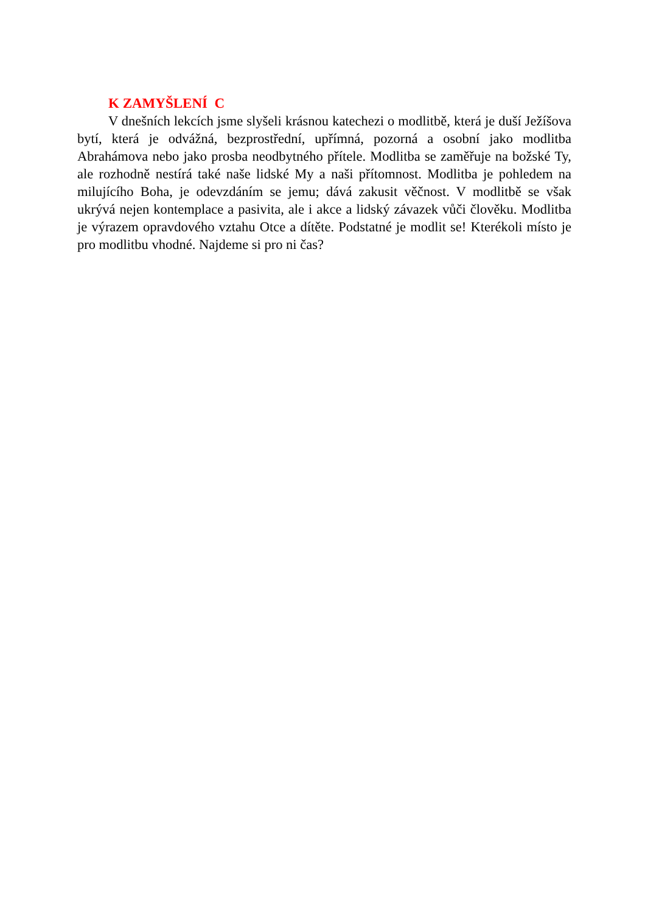K ZAMYŠLENÍ C
V dnešních lekcích jsme slyšeli krásnou katechezi o modlitbě, která je duší Ježíšova bytí, která je odvážná, bezprostřední, upřímná, pozorná a osobní jako modlitba Abrahámova nebo jako prosba neodbytného přítele. Modlitba se zaměřuje na božské Ty, ale rozhodně nestírá také naše lidské My a naši přítomnost. Modlitba je pohledem na milujícího Boha, je odevzdáním se jemu; dává zakusit věčnost. V modlitbě se však ukrývá nejen kontemplace a pasivita, ale i akce a lidský závazek vůči člověku. Modlitba je výrazem opravdového vztahu Otce a dítěte. Podstatné je modlit se! Kterékoli místo je pro modlitbu vhodné. Najdeme si pro ni čas?